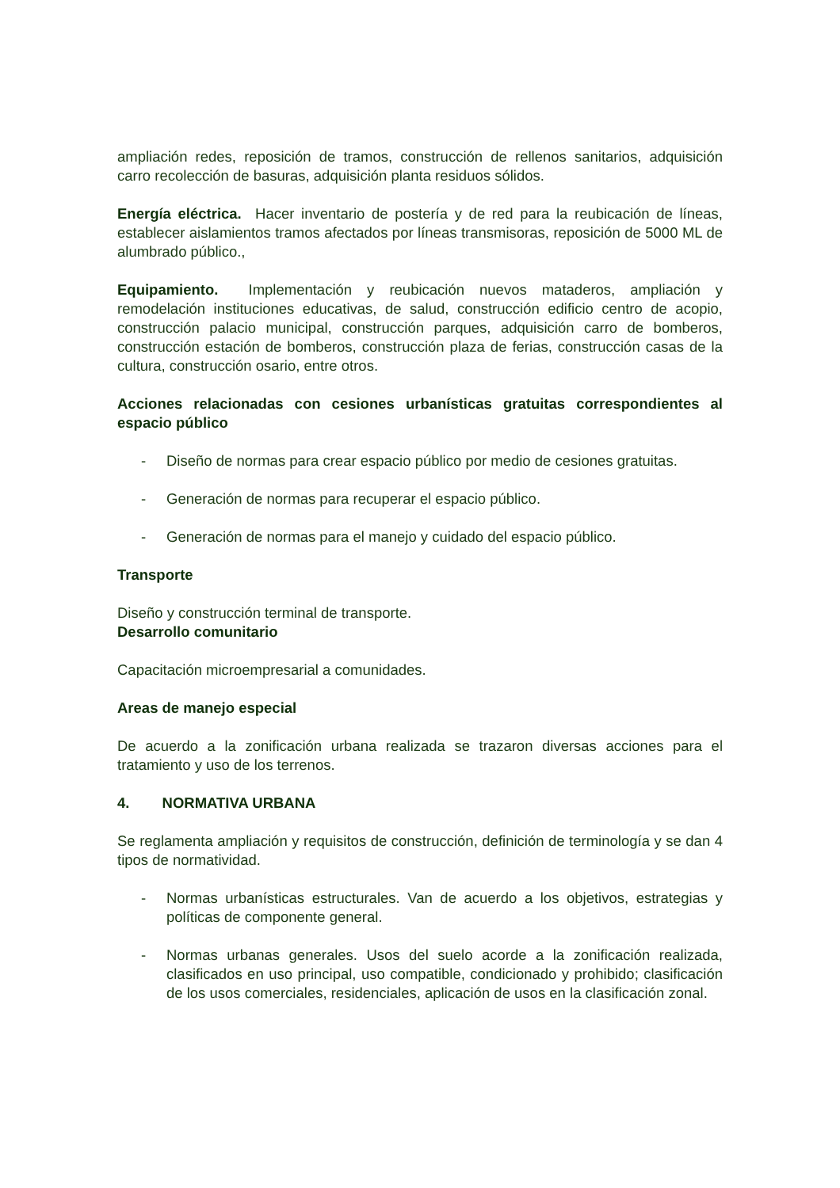ampliación redes, reposición de tramos, construcción de rellenos sanitarios, adquisición carro recolección de basuras, adquisición planta residuos sólidos.
Energía eléctrica. Hacer inventario de postería y de red para la reubicación de líneas, establecer aislamientos tramos afectados por líneas transmisoras, reposición de 5000 ML de alumbrado público.,
Equipamiento. Implementación y reubicación nuevos mataderos, ampliación y remodelación instituciones educativas, de salud, construcción edificio centro de acopio, construcción palacio municipal, construcción parques, adquisición carro de bomberos, construcción estación de bomberos, construcción plaza de ferias, construcción casas de la cultura, construcción osario, entre otros.
Acciones relacionadas con cesiones urbanísticas gratuitas correspondientes al espacio público
- Diseño de normas para crear espacio público por medio de cesiones gratuitas.
- Generación de normas para recuperar el espacio público.
- Generación de normas para el manejo y cuidado del espacio público.
Transporte
Diseño y construcción terminal de transporte.
Desarrollo comunitario
Capacitación microempresarial a comunidades.
Areas de manejo especial
De acuerdo a la zonificación urbana realizada se trazaron diversas acciones para el tratamiento y uso de los terrenos.
4. NORMATIVA URBANA
Se reglamenta ampliación y requisitos de construcción, definición de terminología y se dan 4 tipos de normatividad.
- Normas urbanísticas estructurales. Van de acuerdo a los objetivos, estrategias y políticas de componente general.
- Normas urbanas generales. Usos del suelo acorde a la zonificación realizada, clasificados en uso principal, uso compatible, condicionado y prohibido; clasificación de los usos comerciales, residenciales, aplicación de usos en la clasificación zonal.